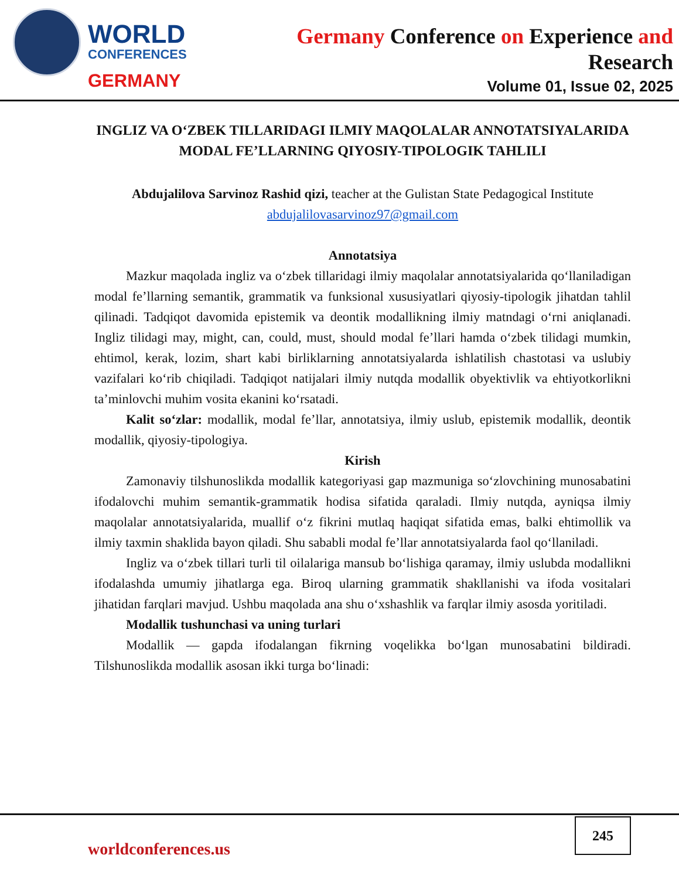WORLD
CONFERENCES
GERMANY
Germany Conference on Experience and
Research
Volume 01, Issue 02, 2025
INGLIZ VA O‘ZBEK TILLARIDAGI ILMIY MAQOLALAR ANNOTATSIYALARIDA MODAL FE’LLARNING QIYOSIY-TIPOLOGIK TAHLILI
Abdujalilova Sarvinoz Rashid qizi, teacher at the Gulistan State Pedagogical Institute
abdujalilovasarvinoz97@gmail.com
Annotatsiya
Mazkur maqolada ingliz va o‘zbek tillaridagi ilmiy maqolalar annotatsiyalarida qo‘llaniladigan modal fe’llarning semantik, grammatik va funksional xususiyatlari qiyosiy-tipologik jihatdan tahlil qilinadi. Tadqiqot davomida epistemik va deontik modallikning ilmiy matndagi o‘rni aniqlanadi. Ingliz tilidagi may, might, can, could, must, should modal fe’llari hamda o‘zbek tilidagi mumkin, ehtimol, kerak, lozim, shart kabi birliklarning annotatsiyalarda ishlatilish chastotasi va uslubiy vazifalari ko‘rib chiqiladi. Tadqiqot natijalari ilmiy nutqda modallik obyektivlik va ehtiyotkorlikni ta’minlovchi muhim vosita ekanini ko‘rsatadi.
Kalit so‘zlar: modallik, modal fe’llar, annotatsiya, ilmiy uslub, epistemik modallik, deontik modallik, qiyosiy-tipologiya.
Kirish
Zamonaviy tilshunoslikda modallik kategoriyasi gap mazmuniga so‘zlovchining munosabatini ifodalovchi muhim semantik-grammatik hodisa sifatida qaraladi. Ilmiy nutqda, ayniqsa ilmiy maqolalar annotatsiyalarida, muallif o‘z fikrini mutlaq haqiqat sifatida emas, balki ehtimollik va ilmiy taxmin shaklida bayon qiladi. Shu sababli modal fe’llar annotatsiyalarda faol qo‘llaniladi.
Ingliz va o‘zbek tillari turli til oilalariga mansub bo‘lishiga qaramay, ilmiy uslubda modallikni ifodalashda umumiy jihatlarga ega. Biroq ularning grammatik shakllanishi va ifoda vositalari jihatidan farqlari mavjud. Ushbu maqolada ana shu o‘xshashlik va farqlar ilmiy asosda yoritiladi.
Modallik tushunchasi va uning turlari
Modallik — gapda ifodalangan fikrning voqelikka bo‘lgan munosabatini bildiradi. Tilshunoslikda modallik asosan ikki turga bo‘linadi:
worldconferences.us
245